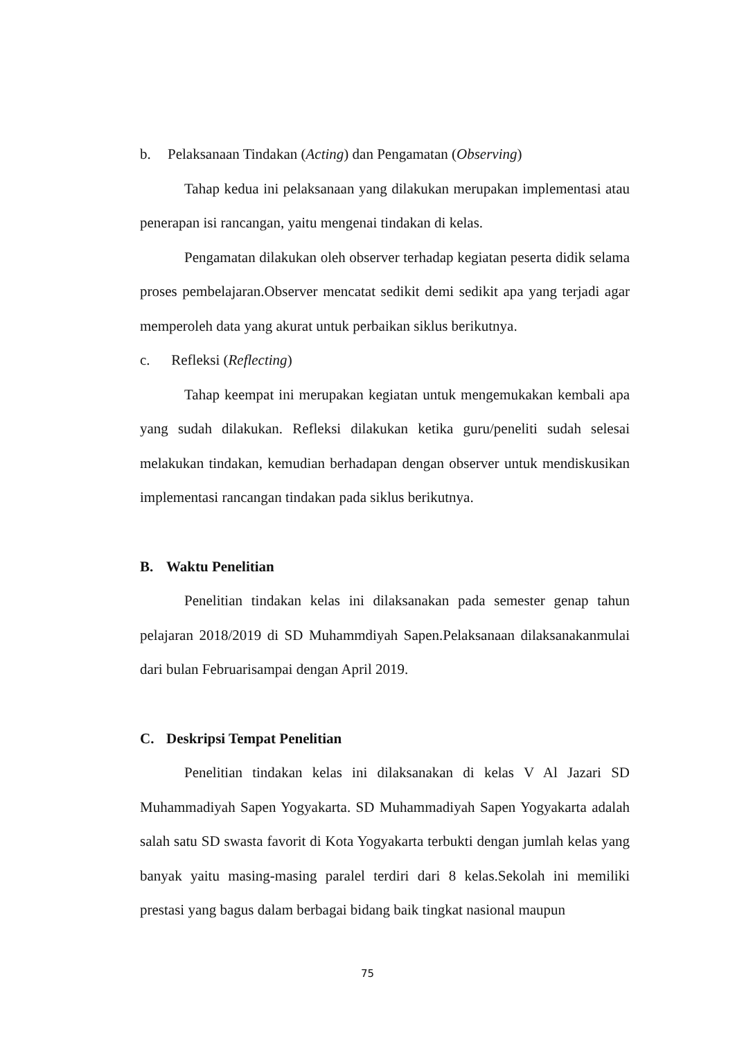b. Pelaksanaan Tindakan (Acting) dan Pengamatan (Observing)
Tahap kedua ini pelaksanaan yang dilakukan merupakan implementasi atau penerapan isi rancangan, yaitu mengenai tindakan di kelas.
Pengamatan dilakukan oleh observer terhadap kegiatan peserta didik selama proses pembelajaran.Observer mencatat sedikit demi sedikit apa yang terjadi agar memperoleh data yang akurat untuk perbaikan siklus berikutnya.
c. Refleksi (Reflecting)
Tahap keempat ini merupakan kegiatan untuk mengemukakan kembali apa yang sudah dilakukan. Refleksi dilakukan ketika guru/peneliti sudah selesai melakukan tindakan, kemudian berhadapan dengan observer untuk mendiskusikan implementasi rancangan tindakan pada siklus berikutnya.
B. Waktu Penelitian
Penelitian tindakan kelas ini dilaksanakan pada semester genap tahun pelajaran 2018/2019 di SD Muhammdiyah Sapen.Pelaksanaan dilaksanakanmulai dari bulan Februarisampai dengan April 2019.
C. Deskripsi Tempat Penelitian
Penelitian tindakan kelas ini dilaksanakan di kelas V Al Jazari SD Muhammadiyah Sapen Yogyakarta. SD Muhammadiyah Sapen Yogyakarta adalah salah satu SD swasta favorit di Kota Yogyakarta terbukti dengan jumlah kelas yang banyak yaitu masing-masing paralel terdiri dari 8 kelas.Sekolah ini memiliki prestasi yang bagus dalam berbagai bidang baik tingkat nasional maupun
75